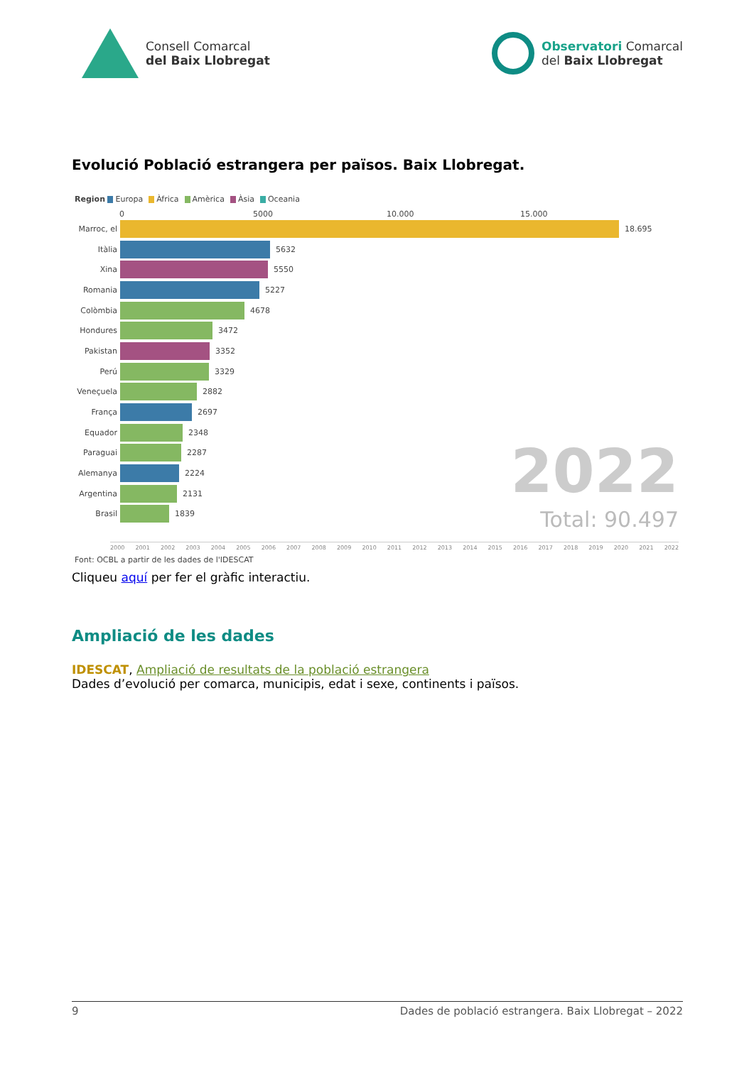Consell Comarcal
del Baix Llobregat
Observatori Comarcal
del Baix Llobregat
Evolució Població estrangera per països. Baix Llobregat.
Region Europa Àfrica Amèrica Àsia Oceania
0 5000 10.000 15.000
Marroc, el
18.695
Itàlia
5632
Xina
5550
Romania
5227
Colòmbia
4678
Hondures
3472
Pakistan
3352
Perú
3329
Veneçuela
2882
França
2697
Equador
2348
Paraguai
2287
Alemanya
2224
Argentina
2131
Brasil
1839
2022
Total: 90.497
2000 2001 2002 2003 2004 2005 2006 2007 2008 2009 2010 2011 2012 2013 2014 2015 2016 2017 2018 2019 2020 2021 2022
Font: OCBL a partir de les dades de l'IDESCAT
Cliqueu aquí per fer el gràfic interactiu.
Ampliació de les dades
IDESCAT, Ampliació de resultats de la població estrangera
Dades d’evolució per comarca, municipis, edat i sexe, continents i països.
9 Dades de població estrangera. Baix Llobregat – 2022